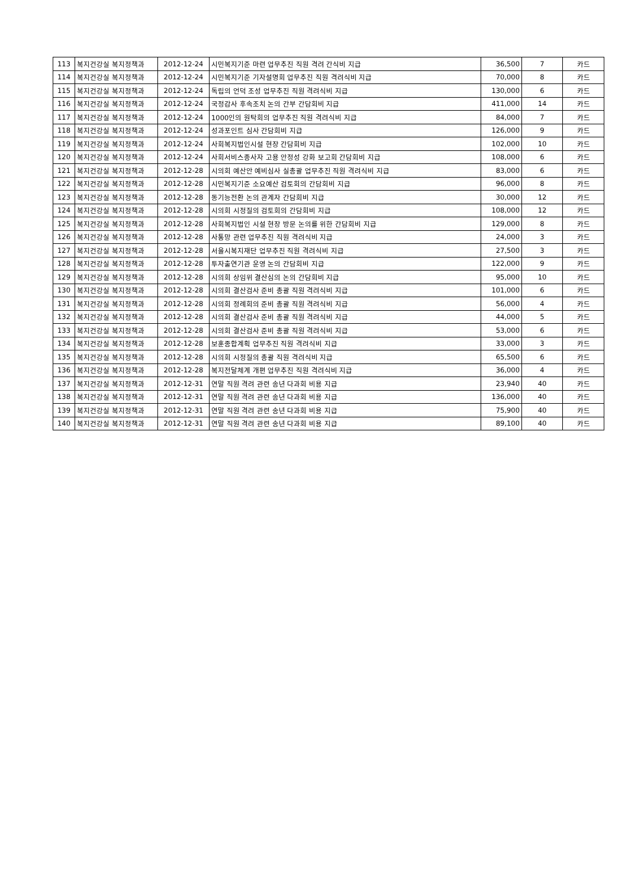| 113 | 복지건강실 복지정책과 | 2012-12-24 | 시민복지기준 마련 업무추진 직원 격려 간식비 지급 | 36,500 | 7 | 카드 |
| 114 | 복지건강실 복지정책과 | 2012-12-24 | 시민복지기준 기자설명회 업무추진 직원 격려식비 지급 | 70,000 | 8 | 카드 |
| 115 | 복지건강실 복지정책과 | 2012-12-24 | 독립의 언덕 조성 업무추진 직원 격려식비 지급 | 130,000 | 6 | 카드 |
| 116 | 복지건강실 복지정책과 | 2012-12-24 | 국정감사 후속조치 논의 간부 간담회비 지급 | 411,000 | 14 | 카드 |
| 117 | 복지건강실 복지정책과 | 2012-12-24 | 1000인의 원탁회의 업무추진 직원 격려식비 지급 | 84,000 | 7 | 카드 |
| 118 | 복지건강실 복지정책과 | 2012-12-24 | 성과포인트 심사 간담회비 지급 | 126,000 | 9 | 카드 |
| 119 | 복지건강실 복지정책과 | 2012-12-24 | 사회복지법인시설 현장 간담회비 지급 | 102,000 | 10 | 카드 |
| 120 | 복지건강실 복지정책과 | 2012-12-24 | 사회서비스종사자 고용 안정성 강화 보고회 간담회비 지급 | 108,000 | 6 | 카드 |
| 121 | 복지건강실 복지정책과 | 2012-12-28 | 시의회 예산안 예비심사 실총괄 업무추진 직원 격려식비 지급 | 83,000 | 6 | 카드 |
| 122 | 복지건강실 복지정책과 | 2012-12-28 | 시민복지기준 소요예산 검토회의 간담회비 지급 | 96,000 | 8 | 카드 |
| 123 | 복지건강실 복지정책과 | 2012-12-28 | 동기능전환 논의 관계자 간담회비 지급 | 30,000 | 12 | 카드 |
| 124 | 복지건강실 복지정책과 | 2012-12-28 | 시의회 시정질의 검토회의 간담회비 지급 | 108,000 | 12 | 카드 |
| 125 | 복지건강실 복지정책과 | 2012-12-28 | 사회복지법인 시설 현장 방문 논의를 위한 간담회비 지급 | 129,000 | 8 | 카드 |
| 126 | 복지건강실 복지정책과 | 2012-12-28 | 사통망 관련 업무추진 직원 격려식비 지급 | 24,000 | 3 | 카드 |
| 127 | 복지건강실 복지정책과 | 2012-12-28 | 서울시복지재단 업무추진 직원 격려식비 지급 | 27,500 | 3 | 카드 |
| 128 | 복지건강실 복지정책과 | 2012-12-28 | 투자출연기관 운영 논의 간담회비 지급 | 122,000 | 9 | 카드 |
| 129 | 복지건강실 복지정책과 | 2012-12-28 | 시의회 상임위 결산심의 논의 간담회비 지급 | 95,000 | 10 | 카드 |
| 130 | 복지건강실 복지정책과 | 2012-12-28 | 시의회 결산검사 준비 총괄 직원 격려식비 지급 | 101,000 | 6 | 카드 |
| 131 | 복지건강실 복지정책과 | 2012-12-28 | 시의회 정례회의 준비 총괄 직원 격려식비 지급 | 56,000 | 4 | 카드 |
| 132 | 복지건강실 복지정책과 | 2012-12-28 | 시의회 결산검사 준비 총괄 직원 격려식비 지급 | 44,000 | 5 | 카드 |
| 133 | 복지건강실 복지정책과 | 2012-12-28 | 시의회 결산검사 준비 총괄 직원 격려식비 지급 | 53,000 | 6 | 카드 |
| 134 | 복지건강실 복지정책과 | 2012-12-28 | 보훈종합계획 업무추진 직원 격려식비 지급 | 33,000 | 3 | 카드 |
| 135 | 복지건강실 복지정책과 | 2012-12-28 | 시의회 시정질의 총괄 직원 격려식비 지급 | 65,500 | 6 | 카드 |
| 136 | 복지건강실 복지정책과 | 2012-12-28 | 복지전달체계 개편 업무추진 직원 격려식비 지급 | 36,000 | 4 | 카드 |
| 137 | 복지건강실 복지정책과 | 2012-12-31 | 연말 직원 격려 관련 송년 다과회 비용 지급 | 23,940 | 40 | 카드 |
| 138 | 복지건강실 복지정책과 | 2012-12-31 | 연말 직원 격려 관련 송년 다과회 비용 지급 | 136,000 | 40 | 카드 |
| 139 | 복지건강실 복지정책과 | 2012-12-31 | 연말 직원 격려 관련 송년 다과회 비용 지급 | 75,900 | 40 | 카드 |
| 140 | 복지건강실 복지정책과 | 2012-12-31 | 연말 직원 격려 관련 송년 다과회 비용 지급 | 89,100 | 40 | 카드 |